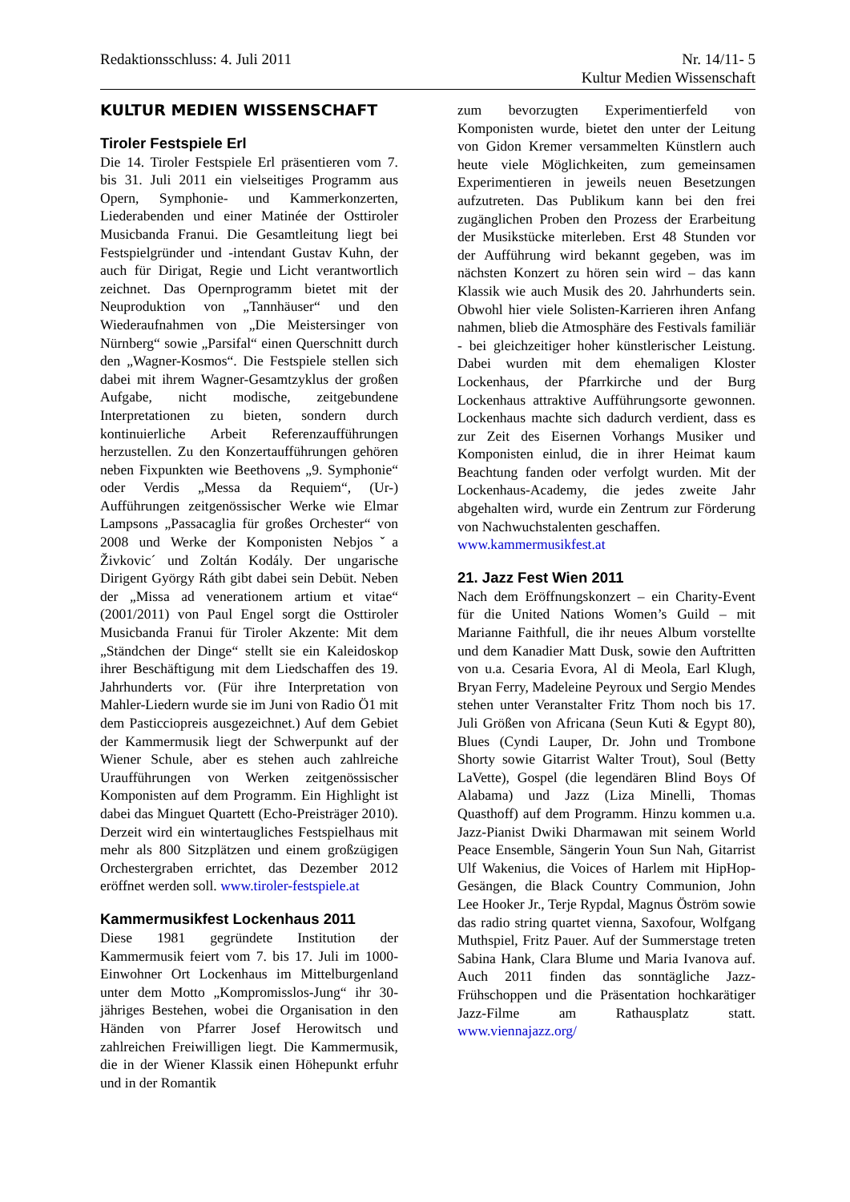Redaktionsschluss: 4. Juli 2011
Nr. 14/11- 5
Kultur Medien Wissenschaft
KULTUR MEDIEN WISSENSCHAFT
Tiroler Festspiele Erl
Die 14. Tiroler Festspiele Erl präsentieren vom 7. bis 31. Juli 2011 ein vielseitiges Programm aus Opern, Symphonie- und Kammerkonzerten, Liederabenden und einer Matinée der Osttiroler Musicbanda Franui. Die Gesamtleitung liegt bei Festspielgründer und -intendant Gustav Kuhn, der auch für Dirigat, Regie und Licht verantwortlich zeichnet. Das Opernprogramm bietet mit der Neuproduktion von „Tannhäuser“ und den Wiederaufnahmen von „Die Meistersinger von Nürnberg“ sowie „Parsifal“ einen Querschnitt durch den „Wagner-Kosmos“. Die Festspiele stellen sich dabei mit ihrem Wagner-Gesamtzyklus der großen Aufgabe, nicht modische, zeitgebundene Interpretationen zu bieten, sondern durch kontinuierliche Arbeit Referenzaufführungen herzustellen. Zu den Konzertaufführungen gehören neben Fixpunkten wie Beethovens „9. Symphonie“ oder Verdis „Messa da Requiem“, (Ur-) Aufführungen zeitgenössischer Werke wie Elmar Lampsons „Passacaglia für großes Orchester“ von 2008 und Werke der Komponisten Nebjosˇa Živkovic´ und Zoltán Kodály. Der ungarische Dirigent György Ráth gibt dabei sein Debüt. Neben der „Missa ad venerationem artium et vitae“ (2001/2011) von Paul Engel sorgt die Osttiroler Musicbanda Franui für Tiroler Akzente: Mit dem „Ständchen der Dinge“ stellt sie ein Kaleidoskop ihrer Beschäftigung mit dem Liedschaffen des 19. Jahrhunderts vor. (Für ihre Interpretation von Mahler-Liedern wurde sie im Juni von Radio Ö1 mit dem Pasticciopreis ausgezeichnet.) Auf dem Gebiet der Kammermusik liegt der Schwerpunkt auf der Wiener Schule, aber es stehen auch zahlreiche Uraufführungen von Werken zeitgenössischer Komponisten auf dem Programm. Ein Highlight ist dabei das Minguet Quartett (Echo-Preisträger 2010). Derzeit wird ein wintertaugliches Festspielhaus mit mehr als 800 Sitzplätzen und einem großzügigen Orchestergraben errichtet, das Dezember 2012 eröffnet werden soll. www.tiroler-festspiele.at
Kammermusikfest Lockenhaus 2011
Diese 1981 gegründete Institution der Kammermusik feiert vom 7. bis 17. Juli im 1000-Einwohner Ort Lockenhaus im Mittelburgenland unter dem Motto „Kompromisslos-Jung“ ihr 30-jähriges Bestehen, wobei die Organisation in den Händen von Pfarrer Josef Herowitsch und zahlreichen Freiwilligen liegt. Die Kammermusik, die in der Wiener Klassik einen Höhepunkt erfuhr und in der Romantik
zum bevorzugten Experimentierfeld von Komponisten wurde, bietet den unter der Leitung von Gidon Kremer versammelten Künstlern auch heute viele Möglichkeiten, zum gemeinsamen Experimentieren in jeweils neuen Besetzungen aufzutreten. Das Publikum kann bei den frei zugänglichen Proben den Prozess der Erarbeitung der Musikstücke miterleben. Erst 48 Stunden vor der Aufführung wird bekannt gegeben, was im nächsten Konzert zu hören sein wird – das kann Klassik wie auch Musik des 20. Jahrhunderts sein. Obwohl hier viele Solisten-Karrieren ihren Anfang nahmen, blieb die Atmosphäre des Festivals familiär - bei gleichzeitiger hoher künstlerischer Leistung. Dabei wurden mit dem ehemaligen Kloster Lockenhaus, der Pfarrkirche und der Burg Lockenhaus attraktive Aufführungsorte gewonnen. Lockenhaus machte sich dadurch verdient, dass es zur Zeit des Eisernen Vorhangs Musiker und Komponisten einlud, die in ihrer Heimat kaum Beachtung fanden oder verfolgt wurden. Mit der Lockenhaus-Academy, die jedes zweite Jahr abgehalten wird, wurde ein Zentrum zur Förderung von Nachwuchstalenten geschaffen.
www.kammermusikfest.at
21. Jazz Fest Wien 2011
Nach dem Eröffnungskonzert – ein Charity-Event für die United Nations Women’s Guild – mit Marianne Faithfull, die ihr neues Album vorstellte und dem Kanadier Matt Dusk, sowie den Auftritten von u.a. Cesaria Evora, Al di Meola, Earl Klugh, Bryan Ferry, Madeleine Peyroux und Sergio Mendes stehen unter Veranstalter Fritz Thom noch bis 17. Juli Größen von Africana (Seun Kuti & Egypt 80), Blues (Cyndi Lauper, Dr. John und Trombone Shorty sowie Gitarrist Walter Trout), Soul (Betty LaVette), Gospel (die legendären Blind Boys Of Alabama) und Jazz (Liza Minelli, Thomas Quasthoff) auf dem Programm. Hinzu kommen u.a. Jazz-Pianist Dwiki Dharmawan mit seinem World Peace Ensemble, Sängerin Youn Sun Nah, Gitarrist Ulf Wakenius, die Voices of Harlem mit HipHop-Gesängen, die Black Country Communion, John Lee Hooker Jr., Terje Rypdal, Magnus Öström sowie das radio string quartet vienna, Saxofour, Wolfgang Muthspiel, Fritz Pauer. Auf der Summerstage treten Sabina Hank, Clara Blume und Maria Ivanova auf. Auch 2011 finden das sonntägliche Jazz-Frühschoppen und die Präsentation hochkarätiger Jazz-Filme am Rathausplatz statt. www.viennajazz.org/